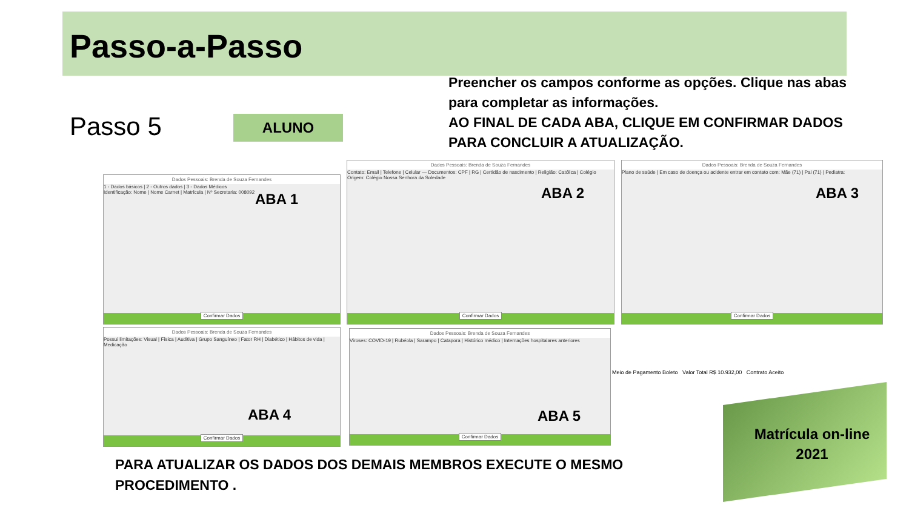Passo-a-Passo
Passo 5 ALUNO
Preencher os campos conforme as opções. Clique nas abas para completar as informações.
AO FINAL DE CADA ABA, CLIQUE EM CONFIRMAR DADOS PARA CONCLUIR A ATUALIZAÇÃO.
Dados Pessoais: Brenda de Souza Fernandes
1 - Dados básicos | 2 - Outros dados | 3 - Dados Médicos
Identificação: Nome | Nome Carnet | Matrícula | Nº Secretaria: 008092
ABA 1
Confirmar Dados
Dados Pessoais: Brenda de Souza Fernandes
Contato: Email | Telefone | Celular — Documentos: CPF | RG | Certidão de nascimento | Religião: Católica | Colégio Origem: Colégio Nossa Senhora da Soledade
ABA 2
Confirmar Dados
Dados Pessoais: Brenda de Souza Fernandes
Plano de saúde | Em caso de doença ou acidente entrar em contato com: Mãe (71) | Pai (71) | Pediatra:
ABA 3
Confirmar Dados
Dados Pessoais: Brenda de Souza Fernandes
Possui limitações: Visual | Física | Auditiva | Grupo Sanguíneo | Fator RH | Diabético | Hábitos de vida | Medicação
ABA 4
Confirmar Dados
Dados Pessoais: Brenda de Souza Fernandes
Viroses: COVID-19 | Rubéola | Sarampo | Catapora | Histórico médico | Internações hospitalares anteriores
ABA 5
Confirmar Dados
Meio de Pagamento Boleto Valor Total R$ 10.932,00 Contrato Aceito
PARA ATUALIZAR OS DADOS DOS DEMAIS MEMBROS EXECUTE O MESMO PROCEDIMENTO .
Matrícula on-line 2021